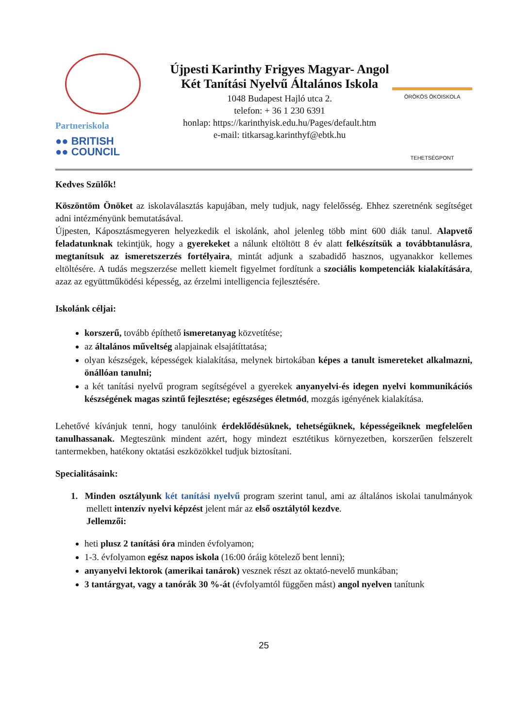Partneriskola
●● BRITISH
●● COUNCIL
Újpesti Karinthy Frigyes Magyar- Angol
Két Tanítási Nyelvű Általános Iskola
1048 Budapest Hajló utca 2.
telefon: + 36 1 230 6391
honlap: https://karinthyisk.edu.hu/Pages/default.htm
e-mail: titkarsag.karinthyf@ebtk.hu
ÖRÖKÖS ÖKOISKOLA
TEHETSÉGPONT
Kedves Szülők!
Köszöntöm Önöket az iskolaválasztás kapujában, mely tudjuk, nagy felelősség. Ehhez szeretnénk segítséget adni intézményünk bemutatásával.
Újpesten, Káposztásmegyeren helyezkedik el iskolánk, ahol jelenleg több mint 600 diák tanul. Alapvető feladatunknak tekintjük, hogy a gyerekeket a nálunk eltöltött 8 év alatt felkészítsük a továbbtanulásra, megtanítsuk az ismeretszerzés fortélyaira, mintát adjunk a szabadidő hasznos, ugyanakkor kellemes eltöltésére. A tudás megszerzése mellett kiemelt figyelmet fordítunk a szociális kompetenciák kialakítására, azaz az együttműködési képesség, az érzelmi intelligencia fejlesztésére.
Iskolánk céljai:
korszerű, tovább építhető ismeretanyag közvetítése;
az általános műveltség alapjainak elsajátíttatása;
olyan készségek, képességek kialakítása, melynek birtokában képes a tanult ismereteket alkalmazni, önállóan tanulni;
a két tanítási nyelvű program segítségével a gyerekek anyanyelvi-és idegen nyelvi kommunikációs készségének magas szintű fejlesztése; egészséges életmód, mozgás igényének kialakítása.
Lehetővé kívánjuk tenni, hogy tanulóink érdeklődésüknek, tehetségüknek, képességeiknek megfelelően tanulhassanak. Megteszünk mindent azért, hogy mindezt esztétikus környezetben, korszerűen felszerelt tantermekben, hatékony oktatási eszközökkel tudjuk biztosítani.
Specialitásaink:
1. Minden osztályunk két tanítási nyelvű program szerint tanul, ami az általános iskolai tanulmányok mellett intenzív nyelvi képzést jelent már az első osztálytól kezdve.
Jellemzői:
heti plusz 2 tanítási óra minden évfolyamon;
1-3. évfolyamon egész napos iskola (16:00 óráig kötelező bent lenni);
anyanyelvi lektorok (amerikai tanárok) vesznek részt az oktató-nevelő munkában;
3 tantárgyat, vagy a tanórák 30 %-át (évfolyamtól függően mást) angol nyelven tanítunk
25